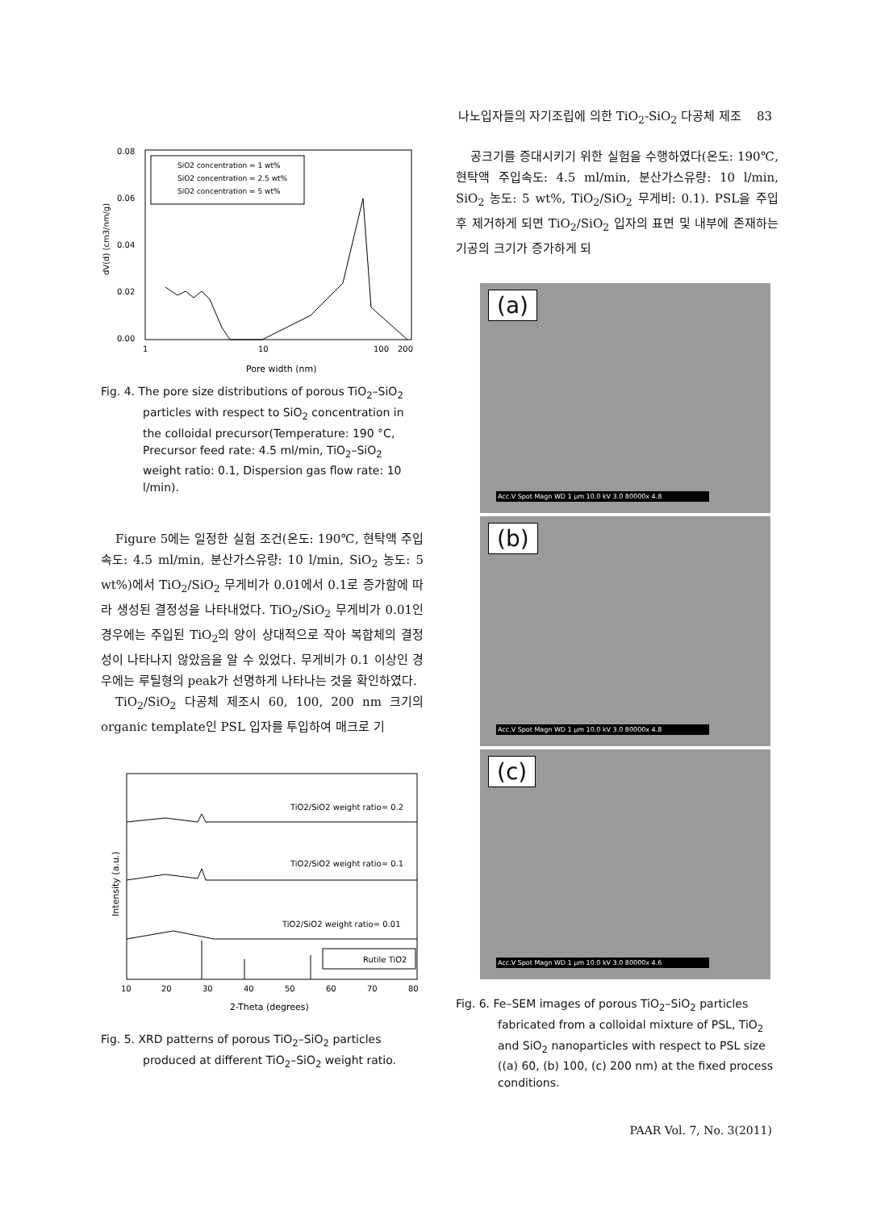나노입자들의 자기조립에 의한 TiO<sub>2</sub>-SiO<sub>2</sub> 다공체 제조 83
0.08
0.06
0.04
0.02
0.00
1
10
100
200
Pore width (nm)
dV(d) (cm3/nm/g)
SiO2 concentration = 1 wt%
SiO2 concentration = 2.5 wt%
SiO2 concentration = 5 wt%
Fig. 4. The pore size distributions of porous TiO<sub>2</sub>–SiO<sub>2</sub> particles with respect to SiO<sub>2</sub> concentration in the colloidal precursor(Temperature: 190 °C, Precursor feed rate: 4.5 ml/min, TiO<sub>2</sub>–SiO<sub>2</sub> weight ratio: 0.1, Dispersion gas flow rate: 10 l/min).
Figure 5에는 일정한 실험 조건(온도: 190℃, 현탁액 주입속도: 4.5 ml/min, 분산가스유량: 10 l/min, SiO<sub>2</sub> 농도: 5 wt%)에서 TiO<sub>2</sub>/SiO<sub>2</sub> 무게비가 0.01에서 0.1로 증가함에 따라 생성된 결정성을 나타내었다. TiO<sub>2</sub>/SiO<sub>2</sub> 무게비가 0.01인 경우에는 주입된 TiO<sub>2</sub>의 양이 상대적으로 작아 복합체의 결정성이 나타나지 않았음을 알 수 있었다. 무게비가 0.1 이상인 경우에는 루틸형의 peak가 선명하게 나타나는 것을 확인하였다.
TiO<sub>2</sub>/SiO<sub>2</sub> 다공체 제조시 60, 100, 200 nm 크기의 organic template인 PSL 입자를 투입하여 매크로 기
Intensity (a.u.)
TiO2/SiO2 weight ratio= 0.2
TiO2/SiO2 weight ratio= 0.1
TiO2/SiO2 weight ratio= 0.01
Rutile TiO2
10
20
30
40
50
60
70
80
2-Theta (degrees)
Fig. 5. XRD patterns of porous TiO<sub>2</sub>–SiO<sub>2</sub> particles produced at different TiO<sub>2</sub>–SiO<sub>2</sub> weight ratio.
공크기를 증대시키기 위한 실험을 수행하였다(온도: 190℃, 현탁액 주입속도: 4.5 ml/min, 분산가스유량: 10 l/min, SiO<sub>2</sub> 농도: 5 wt%, TiO<sub>2</sub>/SiO<sub>2</sub> 무게비: 0.1). PSL을 주입 후 제거하게 되면 TiO<sub>2</sub>/SiO<sub>2</sub> 입자의 표면 및 내부에 존재하는 기공의 크기가 증가하게 되
(a)
Acc.V Spot Magn WD 1 µm 10.0 kV 3.0 80000x 4.8
(b)
Acc.V Spot Magn WD 1 µm 10.0 kV 3.0 80000x 4.8
(c)
Acc.V Spot Magn WD 1 µm 10.0 kV 3.0 80000x 4.6
Fig. 6. Fe–SEM images of porous TiO<sub>2</sub>–SiO<sub>2</sub> particles fabricated from a colloidal mixture of PSL, TiO<sub>2</sub> and SiO<sub>2</sub> nanoparticles with respect to PSL size ((a) 60, (b) 100, (c) 200 nm) at the fixed process conditions.
PAAR Vol. 7, No. 3(2011)